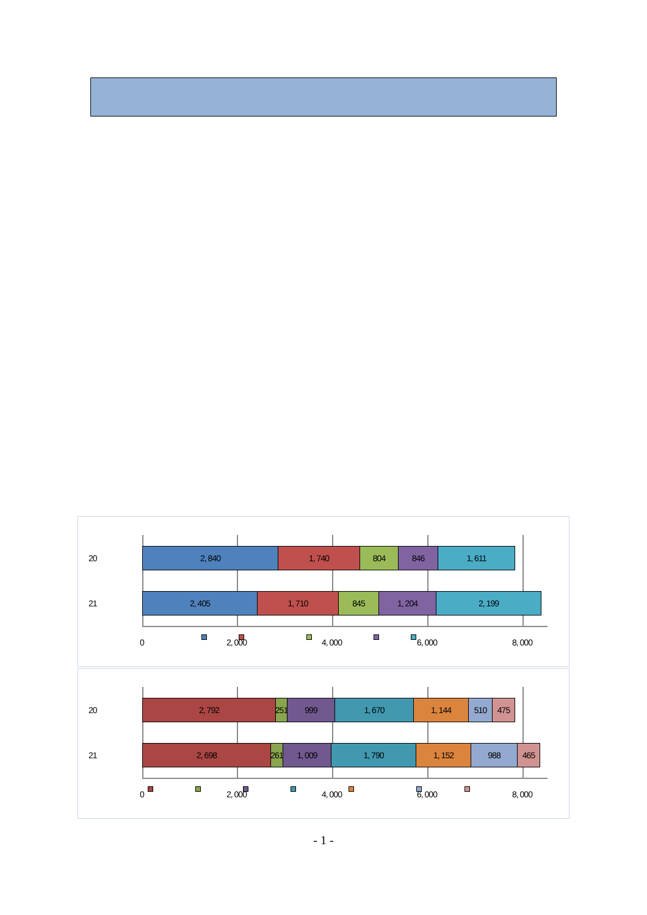20
2, 840 1, 740 804 846 1, 611
21
2, 405 1, 710 845 1, 204 2, 199
0 2, 000 4, 000 6, 000 8, 000
20
2, 792 251 999 1, 670 1, 144 510 475
21
2, 698 261 1, 009 1, 790 1, 152 988 465
0 2, 000 4, 000 6, 000 8, 000
- 1 -